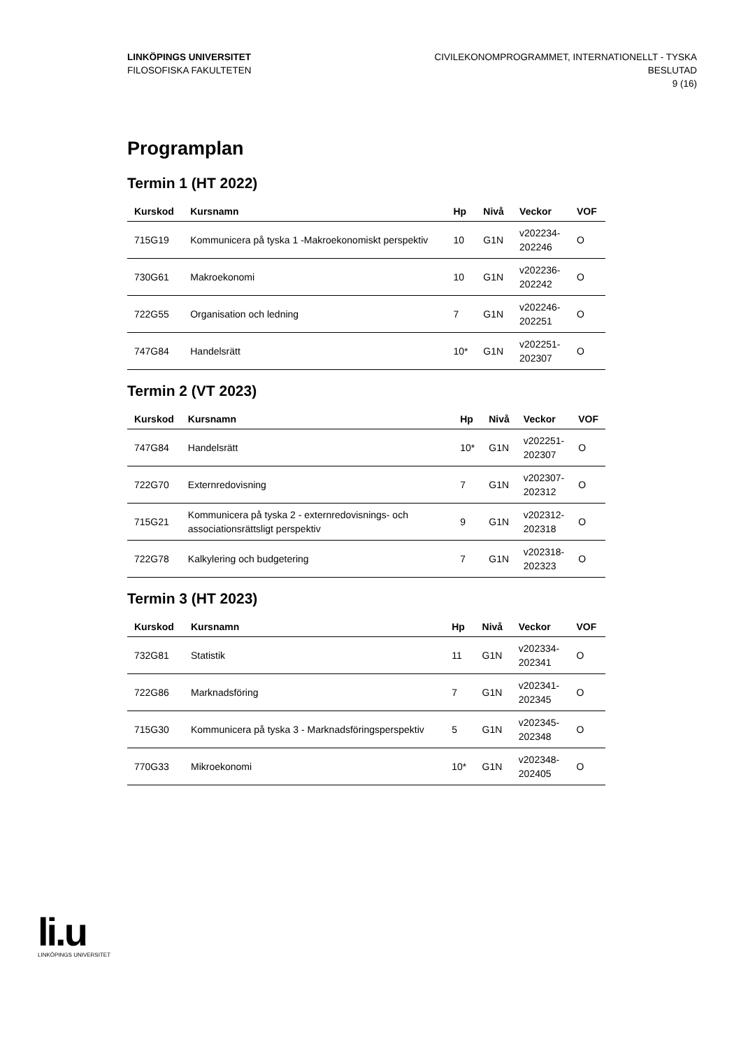LINKÖPINGS UNIVERSITET
FILOSOFISKA FAKULTETEN
CIVILEKONOMPROGRAMMET, INTERNATIONELLT - TYSKA
BESLUTAD
9 (16)
Programplan
Termin 1 (HT 2022)
| Kurskod | Kursnamn | Hp | Nivå | Veckor | VOF |
| --- | --- | --- | --- | --- | --- |
| 715G19 | Kommunicera på tyska 1 -Makroekonomiskt perspektiv | 10 | G1N | v202234- 202246 | O |
| 730G61 | Makroekonomi | 10 | G1N | v202236- 202242 | O |
| 722G55 | Organisation och ledning | 7 | G1N | v202246- 202251 | O |
| 747G84 | Handelsrätt | 10* | G1N | v202251- 202307 | O |
Termin 2 (VT 2023)
| Kurskod | Kursnamn | Hp | Nivå | Veckor | VOF |
| --- | --- | --- | --- | --- | --- |
| 747G84 | Handelsrätt | 10* | G1N | v202251- 202307 | O |
| 722G70 | Externredovisning | 7 | G1N | v202307- 202312 | O |
| 715G21 | Kommunicera på tyska 2 - externredovisnings- och associationsrättsligt perspektiv | 9 | G1N | v202312- 202318 | O |
| 722G78 | Kalkylering och budgetering | 7 | G1N | v202318- 202323 | O |
Termin 3 (HT 2023)
| Kurskod | Kursnamn | Hp | Nivå | Veckor | VOF |
| --- | --- | --- | --- | --- | --- |
| 732G81 | Statistik | 11 | G1N | v202334- 202341 | O |
| 722G86 | Marknadsföring | 7 | G1N | v202341- 202345 | O |
| 715G30 | Kommunicera på tyska 3 - Marknadsföringsperspektiv | 5 | G1N | v202345- 202348 | O |
| 770G33 | Mikroekonomi | 10* | G1N | v202348- 202405 | O |
li.u
LINKÖPINGS UNIVERSITET